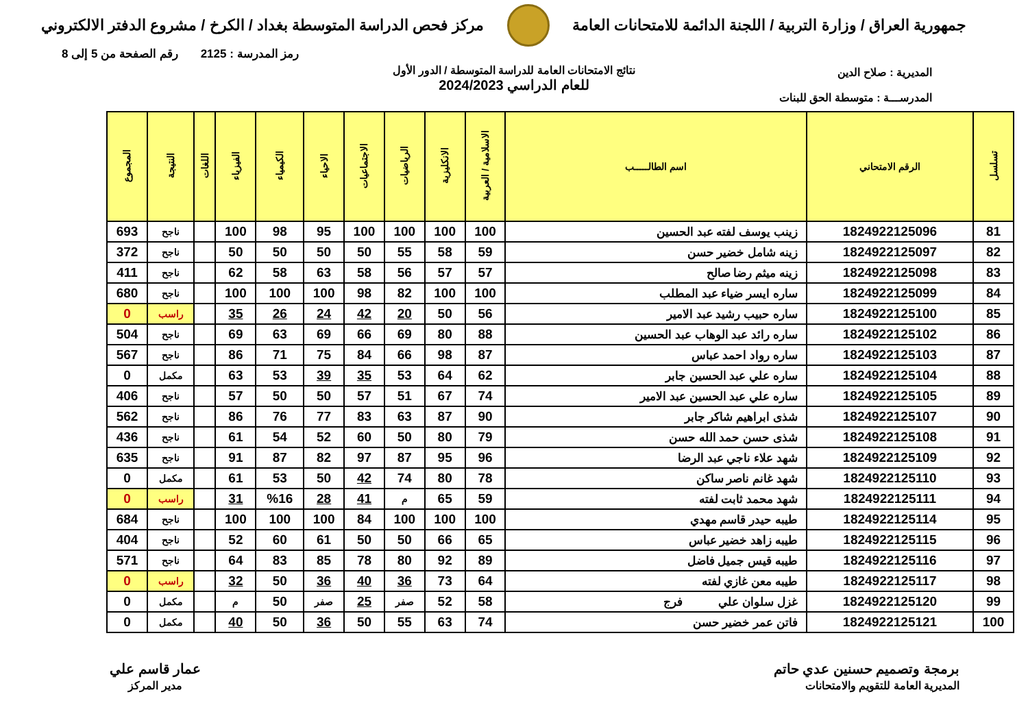جمهورية العراق / وزارة التربية / اللجنة الدائمة للامتحانات العامة
مركز فحص الدراسة المتوسطة بغداد / الكرخ / مشروع الدفتر الالكتروني
رمز المدرسة : 2125 رقم الصفحة من 5 إلى 8
نتائج الامتحانات العامة للدراسة المتوسطة / الدور الأول
للعام الدراسي 2024/2023
المديرية : صلاح الدين
المدرســـة : متوسطة الحق للبنات
| تسلسل | الرقم الامتحاني | اسم الطالـــــب | الاسلامية / العربية | الانكليزية | الرياضيات | الاجتماعيات | الاحياء | الكيمياء | الفيزياء | اللغات | النتيجة | المجموع |
| --- | --- | --- | --- | --- | --- | --- | --- | --- | --- | --- | --- | --- |
| 81 | 1824922125096 | زينب يوسف لفته عبد الحسين | 100 | 100 | 100 | 100 | 95 | 98 | 100 | | ناجح | 693 |
| 82 | 1824922125097 | زينه شامل خضير حسن | 59 | 58 | 55 | 50 | 50 | 50 | 50 | | ناجح | 372 |
| 83 | 1824922125098 | زينه ميثم رضا صالح | 57 | 57 | 56 | 58 | 63 | 58 | 62 | | ناجح | 411 |
| 84 | 1824922125099 | ساره ايسر ضياء عبد المطلب | 100 | 100 | 82 | 98 | 100 | 100 | 100 | | ناجح | 680 |
| 85 | 1824922125100 | ساره حبيب رشيد عبد الامير | 56 | 50 | 20 | 42 | 24 | 26 | 35 | | راسب | 0 |
| 86 | 1824922125102 | ساره رائد عبد الوهاب عبد الحسين | 88 | 80 | 69 | 66 | 69 | 63 | 69 | | ناجح | 504 |
| 87 | 1824922125103 | ساره رواد احمد عباس | 87 | 98 | 66 | 84 | 75 | 71 | 86 | | ناجح | 567 |
| 88 | 1824922125104 | ساره علي عبد الحسين جابر | 62 | 64 | 53 | 35 | 39 | 53 | 63 | | مكمل | 0 |
| 89 | 1824922125105 | ساره علي عبد الحسين عبد الامير | 74 | 67 | 51 | 57 | 50 | 50 | 57 | | ناجح | 406 |
| 90 | 1824922125107 | شذى ابراهيم شاكر جابر | 90 | 87 | 63 | 83 | 77 | 76 | 86 | | ناجح | 562 |
| 91 | 1824922125108 | شذى حسن حمد الله حسن | 79 | 80 | 50 | 60 | 52 | 54 | 61 | | ناجح | 436 |
| 92 | 1824922125109 | شهد علاء ناجي عبد الرضا | 96 | 95 | 87 | 97 | 82 | 87 | 91 | | ناجح | 635 |
| 93 | 1824922125110 | شهد غانم ناصر ساكن | 78 | 80 | 74 | 42 | 50 | 53 | 61 | | مكمل | 0 |
| 94 | 1824922125111 | شهد محمد ثابت لفته | 59 | 65 | م | 41 | 28 | %16 | 31 | | راسب | 0 |
| 95 | 1824922125114 | طيبه حيدر قاسم مهدي | 100 | 100 | 100 | 84 | 100 | 100 | 100 | | ناجح | 684 |
| 96 | 1824922125115 | طيبه زاهد خضير عباس | 65 | 66 | 50 | 50 | 61 | 60 | 52 | | ناجح | 404 |
| 97 | 1824922125116 | طيبه قيس جميل فاضل | 89 | 92 | 80 | 78 | 85 | 83 | 64 | | ناجح | 571 |
| 98 | 1824922125117 | طيبه معن غازي لفته | 64 | 73 | 36 | 40 | 36 | 50 | 32 | | راسب | 0 |
| 99 | 1824922125120 | غزل سلوان علي فرج | 58 | 52 | صفر | 25 | صفر | 50 | م | | مكمل | 0 |
| 100 | 1824922125121 | فاتن عمر خضير حسن | 74 | 63 | 55 | 50 | 36 | 50 | 40 | | مكمل | 0 |
برمجة وتصميم حسنين عدي حاتم
المديرية العامة للتقويم والامتحانات
عمار قاسم علي
مدير المركز